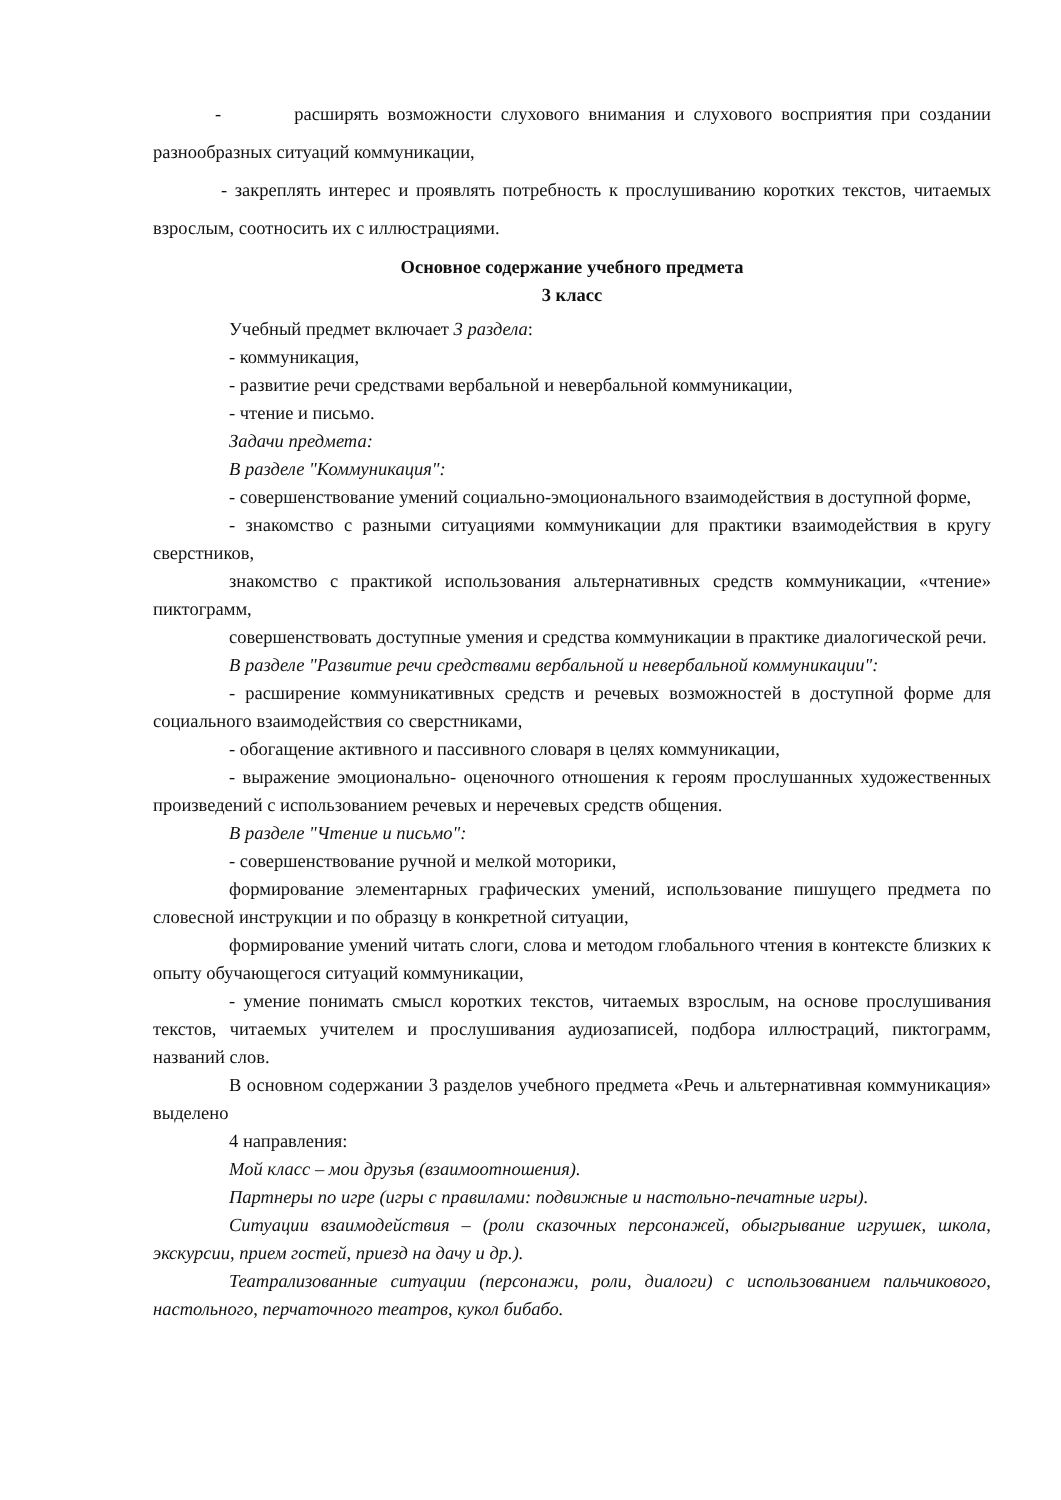- расширять возможности слухового внимания и слухового восприятия при создании разнообразных ситуаций коммуникации,
- закреплять интерес и проявлять потребность к прослушиванию коротких текстов, читаемых взрослым, соотносить их с иллюстрациями.
Основное содержание учебного предмета
3 класс
Учебный предмет включает 3 раздела:
- коммуникация,
- развитие речи средствами вербальной и невербальной коммуникации,
- чтение и письмо.
Задачи предмета:
В разделе "Коммуникация":
- совершенствование умений социально-эмоционального взаимодействия в доступной форме,
- знакомство с разными ситуациями коммуникации для практики взаимодействия в кругу сверстников,
знакомство с практикой использования альтернативных средств коммуникации, «чтение» пиктограмм,
совершенствовать доступные умения и средства коммуникации в практике диалогической речи.
В разделе "Развитие речи средствами вербальной и невербальной коммуникации":
- расширение коммуникативных средств и речевых возможностей в доступной форме для социального взаимодействия со сверстниками,
- обогащение активного и пассивного словаря в целях коммуникации,
- выражение эмоционально- оценочного отношения к героям прослушанных художественных произведений с использованием речевых и неречевых средств общения.
В разделе "Чтение и письмо":
- совершенствование ручной и мелкой моторики,
формирование элементарных графических умений, использование пишущего предмета по словесной инструкции и по образцу в конкретной ситуации,
формирование умений читать слоги, слова и методом глобального чтения в контексте близких к опыту обучающегося ситуаций коммуникации,
- умение понимать смысл коротких текстов, читаемых взрослым, на основе прослушивания текстов, читаемых учителем и прослушивания аудиозаписей, подбора иллюстраций, пиктограмм, названий слов.
В основном содержании 3 разделов учебного предмета «Речь и альтернативная коммуникация» выделено
4 направления:
Мой класс – мои друзья (взаимоотношения).
Партнеры по игре (игры с правилами: подвижные и настольно-печатные игры).
Ситуации взаимодействия – (роли сказочных персонажей, обыгрывание игрушек, школа, экскурсии, прием гостей, приезд на дачу и др.).
Театрализованные ситуации (персонажи, роли, диалоги) с использованием пальчикового, настольного, перчаточного театров, кукол бибабо.